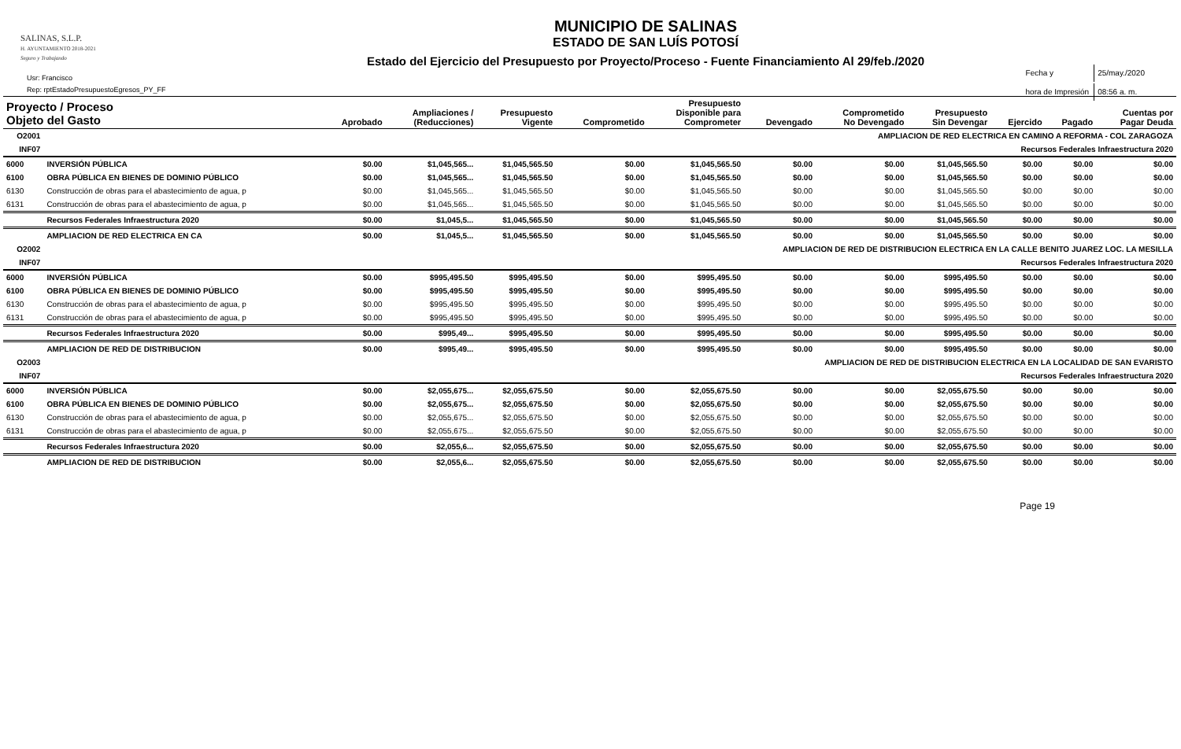SALINAS, S.L.P.
H. AYUNTAMIENTO 2018-2021
Seguro y Trabajando
Usr: Francisco
Rep: rptEstadoPresupuestoEgresos_PY_FF
MUNICIPIO DE SALINAS
ESTADO DE SAN LUÍS POTOSÍ
Estado del Ejercicio del Presupuesto por Proyecto/Proceso - Fuente Financiamiento Al 29/feb./2020
| Fecha y | 25/may./2020 |
| hora de Impresión | 08:56 a. m. |
| Proyecto / Proceso Objeto del Gasto | | Aprobado | Ampliaciones / (Reducciones) | Presupuesto Vigente | Comprometido | Presupuesto Disponible para Comprometer | Devengado | Comprometido No Devengado | Presupuesto Sin Devengar | Ejercido | Pagado | Cuentas por Pagar Deuda |
| --- | --- | --- | --- | --- | --- | --- | --- | --- | --- | --- | --- | --- |
| O2001 | AMPLIACION DE RED ELECTRICA EN CAMINO A REFORMA - COL ZARAGOZA | | | | | | | | | | | |
| INF07 | Recursos Federales Infraestructura 2020 | | | | | | | | | | | |
| 6000 | INVERSIÓN PÚBLICA | $0.00 | $1,045,565... | $1,045,565.50 | $0.00 | $1,045,565.50 | $0.00 | $0.00 | $1,045,565.50 | $0.00 | $0.00 | $0.00 |
| 6100 | OBRA PÚBLICA EN BIENES DE DOMINIO PÚBLICO | $0.00 | $1,045,565... | $1,045,565.50 | $0.00 | $1,045,565.50 | $0.00 | $0.00 | $1,045,565.50 | $0.00 | $0.00 | $0.00 |
| 6130 | Construcción de obras para el abastecimiento de agua, p | $0.00 | $1,045,565... | $1,045,565.50 | $0.00 | $1,045,565.50 | $0.00 | $0.00 | $1,045,565.50 | $0.00 | $0.00 | $0.00 |
| 6131 | Construcción de obras para el abastecimiento de agua, p | $0.00 | $1,045,565... | $1,045,565.50 | $0.00 | $1,045,565.50 | $0.00 | $0.00 | $1,045,565.50 | $0.00 | $0.00 | $0.00 |
| | Recursos Federales Infraestructura 2020 | $0.00 | $1,045,5... | $1,045,565.50 | $0.00 | $1,045,565.50 | $0.00 | $0.00 | $1,045,565.50 | $0.00 | $0.00 | $0.00 |
| | AMPLIACION DE RED ELECTRICA EN CA | $0.00 | $1,045,5... | $1,045,565.50 | $0.00 | $1,045,565.50 | $0.00 | $0.00 | $1,045,565.50 | $0.00 | $0.00 | $0.00 |
| O2002 | AMPLIACION DE RED DE DISTRIBUCION ELECTRICA EN LA CALLE BENITO JUAREZ LOC. LA MESILLA | | | | | | | | | | | |
| INF07 | Recursos Federales Infraestructura 2020 | | | | | | | | | | | |
| 6000 | INVERSIÓN PÚBLICA | $0.00 | $995,495.50 | $995,495.50 | $0.00 | $995,495.50 | $0.00 | $0.00 | $995,495.50 | $0.00 | $0.00 | $0.00 |
| 6100 | OBRA PÚBLICA EN BIENES DE DOMINIO PÚBLICO | $0.00 | $995,495.50 | $995,495.50 | $0.00 | $995,495.50 | $0.00 | $0.00 | $995,495.50 | $0.00 | $0.00 | $0.00 |
| 6130 | Construcción de obras para el abastecimiento de agua, p | $0.00 | $995,495.50 | $995,495.50 | $0.00 | $995,495.50 | $0.00 | $0.00 | $995,495.50 | $0.00 | $0.00 | $0.00 |
| 6131 | Construcción de obras para el abastecimiento de agua, p | $0.00 | $995,495.50 | $995,495.50 | $0.00 | $995,495.50 | $0.00 | $0.00 | $995,495.50 | $0.00 | $0.00 | $0.00 |
| | Recursos Federales Infraestructura 2020 | $0.00 | $995,49... | $995,495.50 | $0.00 | $995,495.50 | $0.00 | $0.00 | $995,495.50 | $0.00 | $0.00 | $0.00 |
| | AMPLIACION DE RED DE DISTRIBUCION | $0.00 | $995,49... | $995,495.50 | $0.00 | $995,495.50 | $0.00 | $0.00 | $995,495.50 | $0.00 | $0.00 | $0.00 |
| O2003 | AMPLIACION DE RED DE DISTRIBUCION ELECTRICA EN LA LOCALIDAD DE SAN EVARISTO | | | | | | | | | | | |
| INF07 | Recursos Federales Infraestructura 2020 | | | | | | | | | | | |
| 6000 | INVERSIÓN PÚBLICA | $0.00 | $2,055,675... | $2,055,675.50 | $0.00 | $2,055,675.50 | $0.00 | $0.00 | $2,055,675.50 | $0.00 | $0.00 | $0.00 |
| 6100 | OBRA PÚBLICA EN BIENES DE DOMINIO PÚBLICO | $0.00 | $2,055,675... | $2,055,675.50 | $0.00 | $2,055,675.50 | $0.00 | $0.00 | $2,055,675.50 | $0.00 | $0.00 | $0.00 |
| 6130 | Construcción de obras para el abastecimiento de agua, p | $0.00 | $2,055,675... | $2,055,675.50 | $0.00 | $2,055,675.50 | $0.00 | $0.00 | $2,055,675.50 | $0.00 | $0.00 | $0.00 |
| 6131 | Construcción de obras para el abastecimiento de agua, p | $0.00 | $2,055,675... | $2,055,675.50 | $0.00 | $2,055,675.50 | $0.00 | $0.00 | $2,055,675.50 | $0.00 | $0.00 | $0.00 |
| | Recursos Federales Infraestructura 2020 | $0.00 | $2,055,6... | $2,055,675.50 | $0.00 | $2,055,675.50 | $0.00 | $0.00 | $2,055,675.50 | $0.00 | $0.00 | $0.00 |
| | AMPLIACION DE RED DE DISTRIBUCION | $0.00 | $2,055,6... | $2,055,675.50 | $0.00 | $2,055,675.50 | $0.00 | $0.00 | $2,055,675.50 | $0.00 | $0.00 | $0.00 |
Page 19